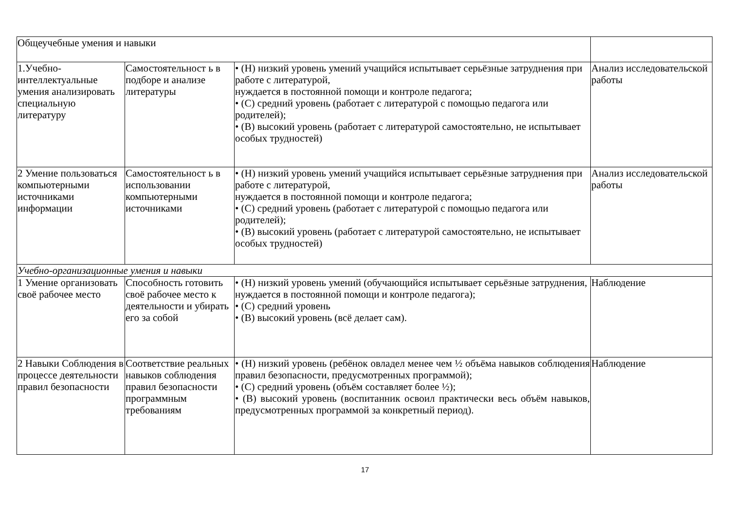| Общеучебные умения и навыки | | | |
| 1.Учебно-интеллектуальные умения анализировать специальную литературу | Самостоятельност ь в подборе и анализе литературы | • (Н) низкий уровень умений учащийся испытывает серьёзные затруднения при работе с литературой, нуждается в постоянной помощи и контроле педагога; • (С) средний уровень (работает с литературой с помощью педагога или родителей); • (В) высокий уровень (работает с литературой самостоятельно, не испытывает особых трудностей) | Анализ исследовательской работы |
| 2 Умение пользоваться компьютерными источниками информации | Самостоятельност ь в использовании компьютерными источниками | • (Н) низкий уровень умений учащийся испытывает серьёзные затруднения при работе с литературой, нуждается в постоянной помощи и контроле педагога; • (С) средний уровень (работает с литературой с помощью педагога или родителей); • (В) высокий уровень (работает с литературой самостоятельно, не испытывает особых трудностей) | Анализ исследовательской работы |
| Учебно-организационные умения и навыки | | | |
| 1 Умение организовать своё рабочее место | Способность готовить своё рабочее место к деятельности и убирать его за собой | • (Н) низкий уровень умений (обучающийся испытывает серьёзные затруднения, нуждается в постоянной помощи и контроле педагога); • (С) средний уровень • (В) высокий уровень (всё делает сам). | Наблюдение |
| 2 Навыки Соблюдения в процессе деятельности правил безопасности | Соответствие реальных навыков соблюдения правил безопасности программным требованиям | • (Н) низкий уровень (ребёнок овладел менее чем ½ объёма навыков соблюдения правил безопасности, предусмотренных программой); • (С) средний уровень (объём составляет более ½); • (В) высокий уровень (воспитанник освоил практически весь объём навыков, предусмотренных программой за конкретный период). | Наблюдение |
17